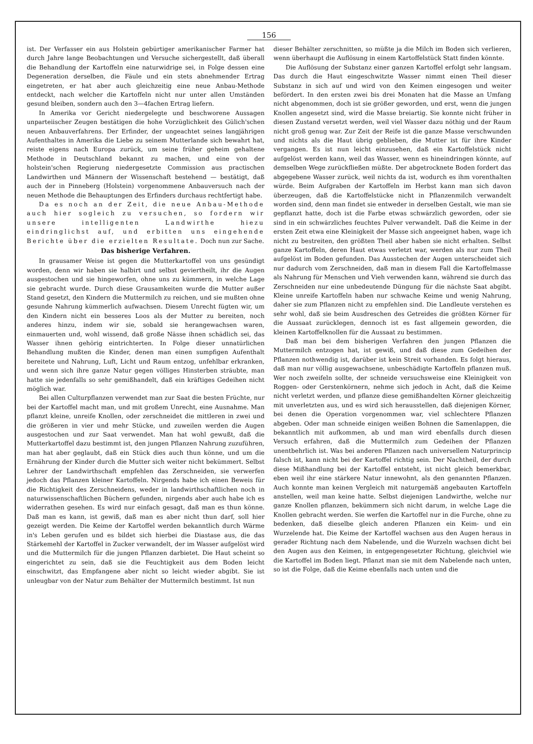156
ist. Der Verfasser ein aus Holstein gebürtiger amerikanischer Farmer hat durch Jahre lange Beobachtungen und Versuche sichergestellt, daß überall die Behandlung der Kartoffeln eine naturwidrige sei, in Folge dessen eine Degeneration derselben, die Fäule und ein stets abnehmender Ertrag eingetreten, er hat aber auch gleichzeitig eine neue Anbau-Methode entdeckt, nach welcher die Kartoffeln nicht nur unter allen Umständen gesund bleiben, sondern auch den 3—4fachen Ertrag liefern.
In Amerika vor Gericht niedergelegte und beschworene Aussagen unparteiischer Zeugen bestätigen die hohe Vorzüglichkeit des Gülich'schen neuen Anbauverfahrens. Der Erfinder, der ungeachtet seines langjährigen Aufenthaltes in Amerika die Liebe zu seinem Mutterlande sich bewahrt hat, reiste eigens nach Europa zurück, um seine früher geheim gehaltene Methode in Deutschland bekannt zu machen, und eine von der holstein'schen Regierung niedergesetzte Commission aus practischen Landwirthen und Männern der Wissenschaft bestehend — bestätigt, daß auch der in Pinneberg (Holstein) vorgenommene Anbauversuch nach der neuen Methode die Behauptungen des Erfinders durchaus rechtfertigt habe.
Da es noch an der Zeit, die neue Anbau-Methode auch hier sogleich zu versuchen, so fordern wir unsere intelligenten Landwirthe hiezu eindringlichst auf, und erbitten uns eingehende Berichte über die erzielten Resultate. Doch nun zur Sache.
Das bisherige Verfahren.
In grausamer Weise ist gegen die Mutterkartoffel von uns gesündigt worden, denn wir haben sie halbirt und selbst geviertheilt, ihr die Augen ausgestochen und sie hingeworfen, ohne uns zu kümmern, in welche Lage sie gebracht wurde. Durch diese Grausamkeiten wurde die Mutter außer Stand gesetzt, den Kindern die Muttermilch zu reichen, und sie mußten ohne gesunde Nahrung kümmerlich aufwachsen. Diesem Unrecht fügten wir, um den Kindern nicht ein besseres Loos als der Mutter zu bereiten, noch anderes hinzu, indem wir sie, sobald sie herangewachsen waren, einmauerten und, wohl wissend, daß große Nässe ihnen schädlich sei, das Wasser ihnen gehörig eintrichterten. In Folge dieser unnatürlichen Behandlung mußten die Kinder, denen man einen sumpfigen Aufenthalt bereitete und Nahrung, Luft, Licht und Raum entzog, unfehlbar erkranken, und wenn sich ihre ganze Natur gegen völliges Hinsterben sträubte, man hatte sie jedenfalls so sehr gemißhandelt, daß ein kräftiges Gedeihen nicht möglich war.
Bei allen Culturpflanzen verwendet man zur Saat die besten Früchte, nur bei der Kartoffel macht man, und mit großem Unrecht, eine Ausnahme. Man pflanzt kleine, unreife Knollen, oder zerschneidet die mittleren in zwei und die größeren in vier und mehr Stücke, und zuweilen werden die Augen ausgestochen und zur Saat verwendet. Man hat wohl gewußt, daß die Mutterkartoffel dazu bestimmt ist, den jungen Pflanzen Nahrung zuzuführen, man hat aber geglaubt, daß ein Stück dies auch thun könne, und um die Ernährung der Kinder durch die Mutter sich weiter nicht bekümmert. Selbst Lehrer der Landwirthschaft empfehlen das Zerschneiden, sie verwerfen jedoch das Pflanzen kleiner Kartoffeln. Nirgends habe ich einen Beweis für die Richtigkeit des Zerschneidens, weder in landwirthschaftlichen noch in naturwissenschaftlichen Büchern gefunden, nirgends aber auch habe ich es widerrathen gesehen. Es wird nur einfach gesagt, daß man es thun könne. Daß man es kann, ist gewiß, daß man es aber nicht thun darf, soll hier gezeigt werden. Die Keime der Kartoffel werden bekanntlich durch Wärme in's Leben gerufen und es bildet sich hierbei die Diastase aus, die das Stärkemehl der Kartoffel in Zucker verwandelt, der im Wasser aufgelöst wird und die Muttermilch für die jungen Pflanzen darbietet. Die Haut scheint so eingerichtet zu sein, daß sie die Feuchtigkeit aus dem Boden leicht einschwitzt, das Empfangene aber nicht so leicht wieder abgibt. Sie ist unleugbar von der Natur zum Behälter der Muttermilch bestimmt. Ist nun
dieser Behälter zerschnitten, so müßte ja die Milch im Boden sich verlieren, wenn überhaupt die Auflösung in einem Kartoffelstück Statt finden könnte.
Die Auflösung der Substanz einer ganzen Kartoffel erfolgt sehr langsam. Das durch die Haut eingeschwitzte Wasser nimmt einen Theil dieser Substanz in sich auf und wird von den Keimen eingesogen und weiter befördert. In den ersten zwei bis drei Monaten hat die Masse an Umfang nicht abgenommen, doch ist sie größer geworden, und erst, wenn die jungen Knollen angesetzt sind, wird die Masse breiartig. Sie konnte nicht früher in diesen Zustand versetzt werden, weil viel Wasser dazu nöthig und der Raum nicht groß genug war. Zur Zeit der Reife ist die ganze Masse verschwunden und nichts als die Haut übrig geblieben, die Mutter ist für ihre Kinder vergangen. Es ist nun leicht einzusehen, daß ein Kartoffelstück nicht aufgelöst werden kann, weil das Wasser, wenn es hineindringen könnte, auf demselben Wege zurückfließen müßte. Der abgetrocknete Boden fordert das abgegebene Wasser zurück, weil nichts da ist, wodurch es ihm vorenthalten würde. Beim Aufgraben der Kartoffeln im Herbst kann man sich davon überzeugen, daß die Kartoffelstücke nicht in Pflanzenmilch verwandelt worden sind, denn man findet sie entweder in derselben Gestalt, wie man sie gepflanzt hatte, doch ist die Farbe etwas schwärzlich geworden, oder sie sind in ein schwärzliches feuchtes Pulver verwandelt. Daß die Keime in der ersten Zeit etwa eine Kleinigkeit der Masse sich angeeignet haben, wage ich nicht zu bestreiten, den größten Theil aber haben sie nicht erhalten. Selbst ganze Kartoffeln, deren Haut etwas verletzt war, werden als nur zum Theil aufgelöst im Boden gefunden. Das Ausstechen der Augen unterscheidet sich nur dadurch vom Zerschneiden, daß man in diesem Fall die Kartoffelmasse als Nahrung für Menschen und Vieh verwenden kann, während sie durch das Zerschneiden nur eine unbedeutende Düngung für die nächste Saat abgibt. Kleine unreife Kartoffeln haben nur schwache Keime und wenig Nahrung, daher sie zum Pflanzen nicht zu empfehlen sind. Die Landleute verstehen es sehr wohl, daß sie beim Ausdreschen des Getreides die größten Körner für die Aussaat zurücklegen, dennoch ist es fast allgemein geworden, die kleinen Kartoffelknollen für die Aussaat zu bestimmen.
Daß man bei dem bisherigen Verfahren den jungen Pflanzen die Muttermilch entzogen hat, ist gewiß, und daß diese zum Gedeihen der Pflanzen nothwendig ist, darüber ist kein Streit vorhanden. Es folgt hieraus, daß man nur völlig ausgewachsene, unbeschädigte Kartoffeln pflanzen muß. Wer noch zweifeln sollte, der schneide versuchsweise eine Kleinigkeit von Roggen- oder Gerstenkörnern, nehme sich jedoch in Acht, daß die Keime nicht verletzt werden, und pflanze diese gemißhandelten Körner gleichzeitig mit unverletzten aus, und es wird sich herausstellen, daß diejenigen Körner, bei denen die Operation vorgenommen war, viel schlechtere Pflanzen abgeben. Oder man schneide einigen weißen Bohnen die Samenlappen, die bekanntlich mit aufkommen, ab und man wird ebenfalls durch diesen Versuch erfahren, daß die Muttermilch zum Gedeihen der Pflanzen unentbehrlich ist. Was bei anderen Pflanzen nach universellem Naturprincip falsch ist, kann nicht bei der Kartoffel richtig sein. Der Nachtheil, der durch diese Mißhandlung bei der Kartoffel entsteht, ist nicht gleich bemerkbar, eben weil ihr eine stärkere Natur innewohnt, als den genannten Pflanzen. Auch konnte man keinen Vergleich mit naturgemäß angebauten Kartoffeln anstellen, weil man keine hatte. Selbst diejenigen Landwirthe, welche nur ganze Knollen pflanzen, bekümmern sich nicht darum, in welche Lage die Knollen gebracht werden. Sie werfen die Kartoffel nur in die Furche, ohne zu bedenken, daß dieselbe gleich anderen Pflanzen ein Keim- und ein Wurzelende hat. Die Keime der Kartoffel wachsen aus den Augen heraus in gerader Richtung nach dem Nabelende, und die Wurzeln wachsen dicht bei den Augen aus den Keimen, in entgegengesetzter Richtung, gleichviel wie die Kartoffel im Boden liegt. Pflanzt man sie mit dem Nabelende nach unten, so ist die Folge, daß die Keime ebenfalls nach unten und die